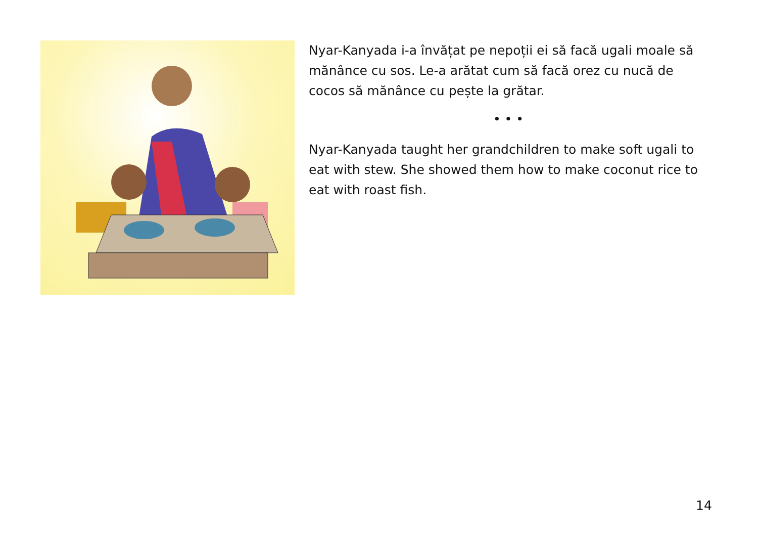Nyar-Kanyada i-a învățat pe nepoții ei să facă ugali moale să mănânce cu sos. Le-a arătat cum să facă orez cu nucă de cocos să mănânce cu pește la grătar.
• • •
Nyar-Kanyada taught her grandchildren to make soft ugali to eat with stew. She showed them how to make coconut rice to eat with roast fish.
14